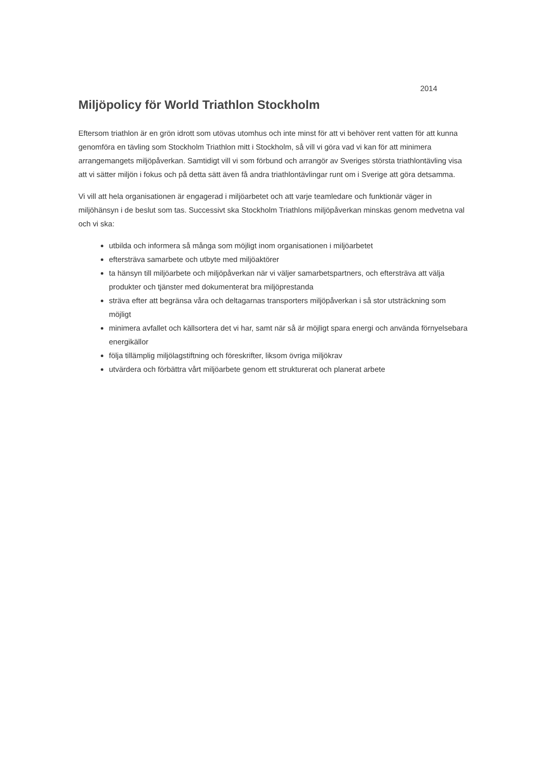2014
Miljöpolicy för World Triathlon Stockholm
Eftersom triathlon är en grön idrott som utövas utomhus och inte minst för att vi behöver rent vatten för att kunna genomföra en tävling som Stockholm Triathlon mitt i Stockholm, så vill vi göra vad vi kan för att minimera arrangemangets miljöpåverkan. Samtidigt vill vi som förbund och arrangör av Sveriges största triathlontävling visa att vi sätter miljön i fokus och på detta sätt även få andra triathlontävlingar runt om i Sverige att göra detsamma.
Vi vill att hela organisationen är engagerad i miljöarbetet och att varje teamledare och funktionär väger in miljöhänsyn i de beslut som tas. Successivt ska Stockholm Triathlons miljöpåverkan minskas genom medvetna val och vi ska:
utbilda och informera så många som möjligt inom organisationen i miljöarbetet
eftersträva samarbete och utbyte med miljöaktörer
ta hänsyn till miljöarbete och miljöpåverkan när vi väljer samarbetspartners, och eftersträva att välja produkter och tjänster med dokumenterat bra miljöprestanda
sträva efter att begränsa våra och deltagarnas transporters miljöpåverkan i så stor utsträckning som möjligt
minimera avfallet och källsortera det vi har, samt när så är möjligt spara energi och använda förnyelsebara energikällor
följa tillämplig miljölagstiftning och föreskrifter, liksom övriga miljökrav
utvärdera och förbättra vårt miljöarbete genom ett strukturerat och planerat arbete